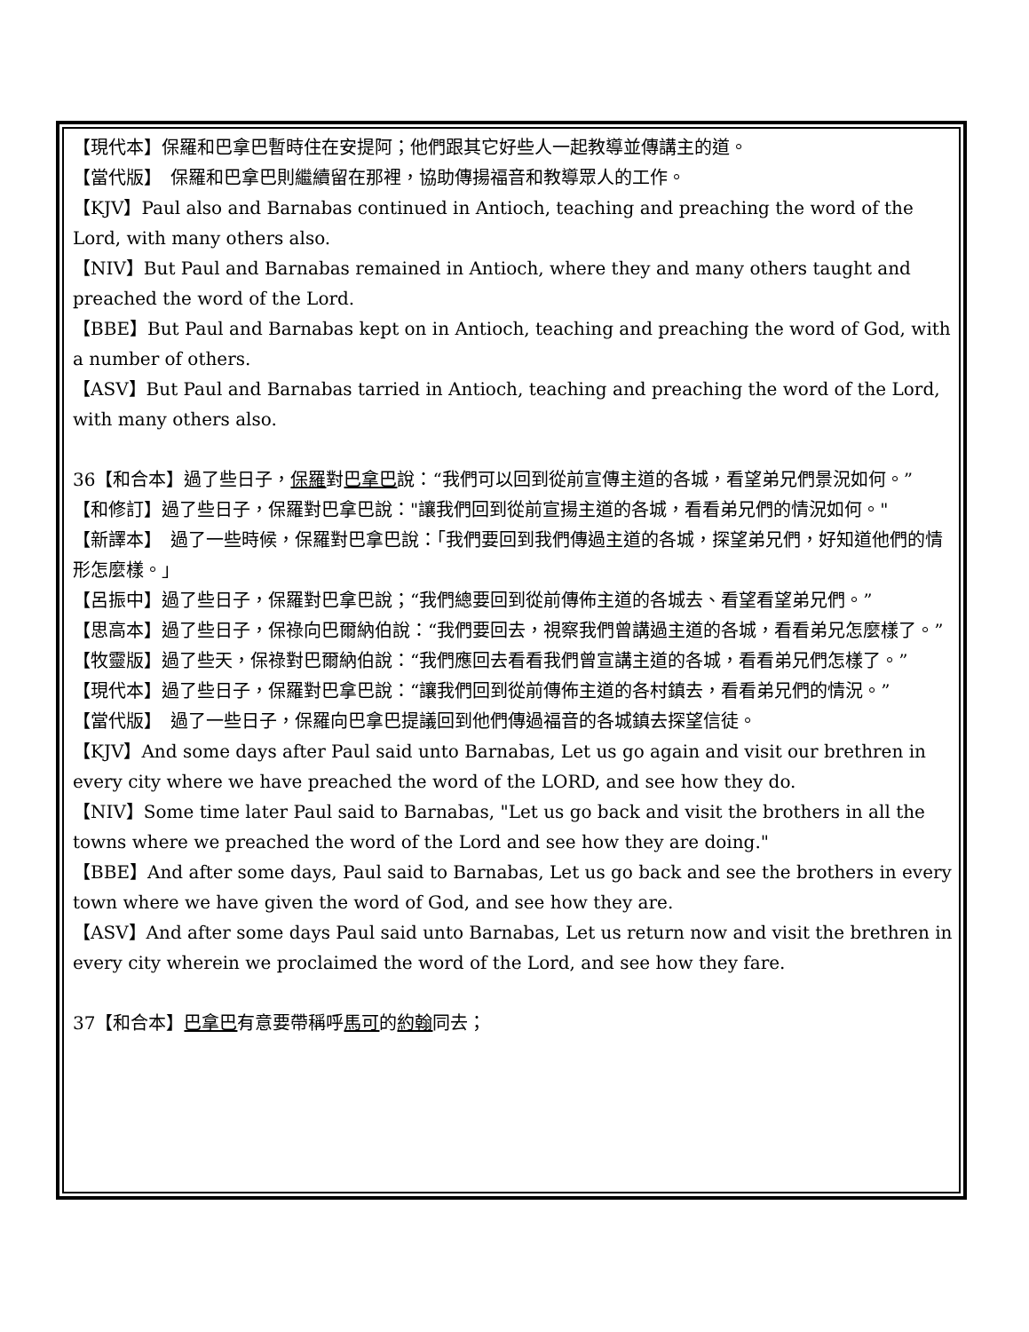【現代本】保羅和巴拿巴暫時住在安提阿；他們跟其它好些人一起教導並傳講主的道。
【當代版】　保羅和巴拿巴則繼續留在那裡，協助傳揚福音和教導眾人的工作。
【KJV】Paul also and Barnabas continued in Antioch, teaching and preaching the word of the Lord, with many others also.
【NIV】But Paul and Barnabas remained in Antioch, where they and many others taught and preached the word of the Lord.
【BBE】But Paul and Barnabas kept on in Antioch, teaching and preaching the word of God, with a number of others.
【ASV】But Paul and Barnabas tarried in Antioch, teaching and preaching the word of the Lord, with many others also.
36【和合本】過了些日子，保羅對巴拿巴說：“我們可以回到從前宣傳主道的各城，看望弟兄們景況如何。”
【和修訂】過了些日子，保羅對巴拿巴說："讓我們回到從前宣揚主道的各城，看看弟兄們的情況如何。"
【新譯本】　過了一些時候，保羅對巴拿巴說：「我們要回到我們傳過主道的各城，探望弟兄們，好知道他們的情形怎麼樣。」
【呂振中】過了些日子，保羅對巴拿巴說；“我們總要回到從前傳佈主道的各城去、看望看望弟兄們。”
【思高本】過了些日子，保祿向巴爾納伯說：“我們要回去，視察我們曾講過主道的各城，看看弟兄怎麼樣了。”
【牧靈版】過了些天，保祿對巴爾納伯說：“我們應回去看看我們曾宣講主道的各城，看看弟兄們怎樣了。”
【現代本】過了些日子，保羅對巴拿巴說：“讓我們回到從前傳佈主道的各村鎮去，看看弟兄們的情況。”
【當代版】　過了一些日子，保羅向巴拿巴提議回到他們傳過福音的各城鎮去探望信徒。
【KJV】And some days after Paul said unto Barnabas, Let us go again and visit our brethren in every city where we have preached the word of the LORD, and see how they do.
【NIV】Some time later Paul said to Barnabas, "Let us go back and visit the brothers in all the towns where we preached the word of the Lord and see how they are doing."
【BBE】And after some days, Paul said to Barnabas, Let us go back and see the brothers in every town where we have given the word of God, and see how they are.
【ASV】And after some days Paul said unto Barnabas, Let us return now and visit the brethren in every city wherein we proclaimed the word of the Lord, and see how they fare.
37【和合本】巴拿巴有意要帶稱呼馬可的約翰同去；